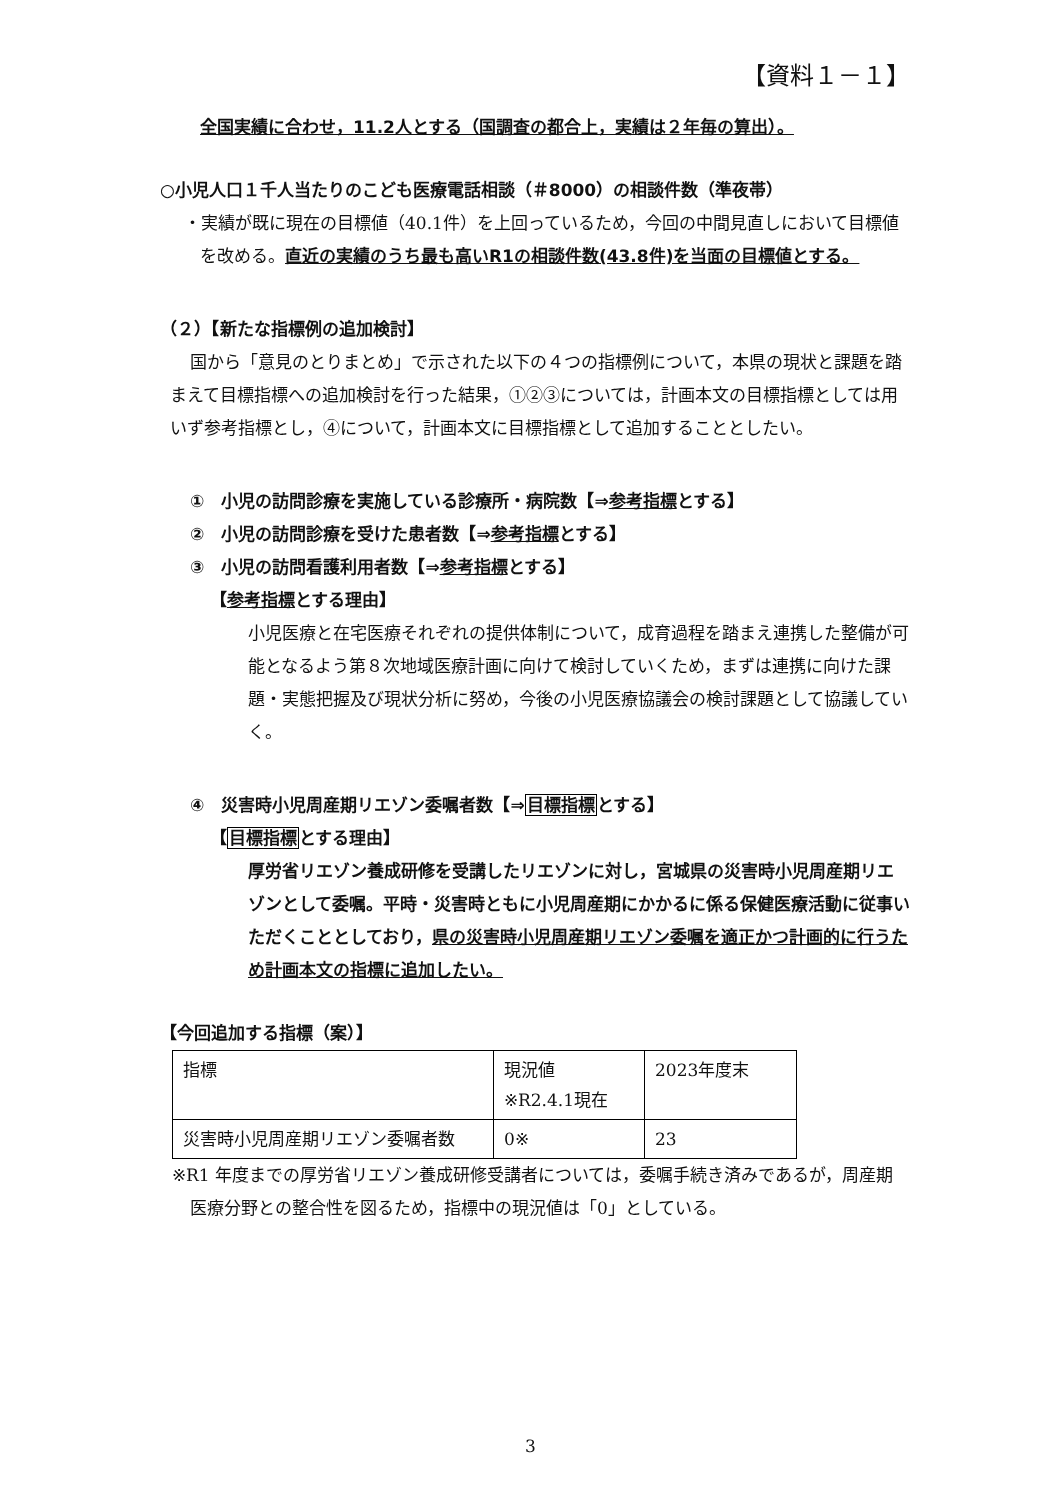【資料１－１】
全国実績に合わせ，11.2人とする（国調査の都合上，実績は２年毎の算出）。
○小児人口１千人当たりのこども医療電話相談（＃8000）の相談件数（準夜帯）
・実績が既に現在の目標値（40.1件）を上回っているため，今回の中間見直しにおいて目標値を改める。直近の実績のうち最も高いR1の相談件数(43.8件)を当面の目標値とする。
（２）【新たな指標例の追加検討】
国から「意見のとりまとめ」で示された以下の４つの指標例について，本県の現状と課題を踏まえて目標指標への追加検討を行った結果，①②③については，計画本文の目標指標としては用いず参考指標とし，④について，計画本文に目標指標として追加することとしたい。
①　小児の訪問診療を実施している診療所・病院数【⇒参考指標とする】
②　小児の訪問診療を受けた患者数【⇒参考指標とする】
③　小児の訪問看護利用者数【⇒参考指標とする】
【参考指標とする理由】
小児医療と在宅医療それぞれの提供体制について，成育過程を踏まえ連携した整備が可能となるよう第８次地域医療計画に向けて検討していくため，まずは連携に向けた課題・実態把握及び現状分析に努め，今後の小児医療協議会の検討課題として協議していく。
④　災害時小児周産期リエゾン委嘱者数【⇒目標指標とする】
【目標指標とする理由】
厚労省リエゾン養成研修を受講したリエゾンに対し，宮城県の災害時小児周産期リエゾンとして委嘱。平時・災害時ともに小児周産期にかかるに係る保健医療活動に従事いただくこととしており，県の災害時小児周産期リエゾン委嘱を適正かつ計画的に行うため計画本文の指標に追加したい。
【今回追加する指標（案）】
| 指標 | 現況値 ※R2.4.1現在 | 2023年度末 |
| 災害時小児周産期リエゾン委嘱者数 | 0※ | 23 |
※R1 年度までの厚労省リエゾン養成研修受講者については，委嘱手続き済みであるが，周産期医療分野との整合性を図るため，指標中の現況値は「0」としている。
3